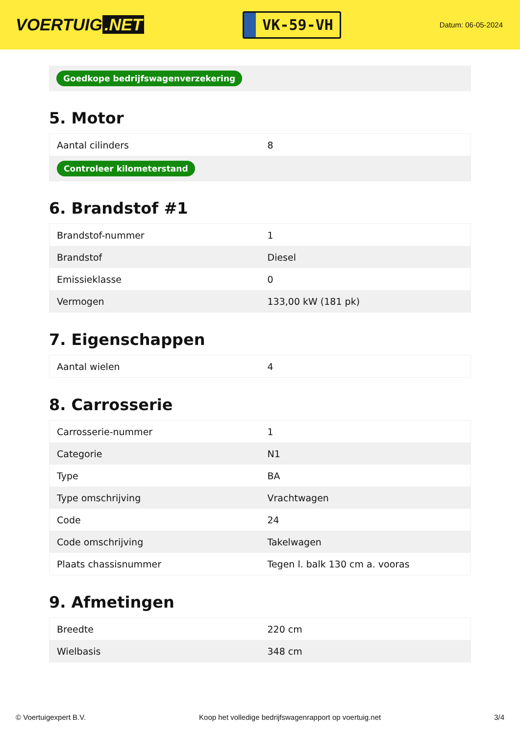VOERTUIG.NET
VK-59-VH
Datum: 06-05-2024
Goedkope bedrijfswagenverzekering
5. Motor
| Aantal cilinders | 8 |
| Controleer kilometerstand | |
6. Brandstof #1
| Brandstof-nummer | 1 |
| Brandstof | Diesel |
| Emissieklasse | 0 |
| Vermogen | 133,00 kW (181 pk) |
7. Eigenschappen
| Aantal wielen | 4 |
8. Carrosserie
| Carrosserie-nummer | 1 |
| Categorie | N1 |
| Type | BA |
| Type omschrijving | Vrachtwagen |
| Code | 24 |
| Code omschrijving | Takelwagen |
| Plaats chassisnummer | Tegen l. balk 130 cm a. vooras |
9. Afmetingen
| Breedte | 220 cm |
| Wielbasis | 348 cm |
© Voertuigexpert B.V. Koop het volledige bedrijfswagenrapport op voertuig.net 3/4